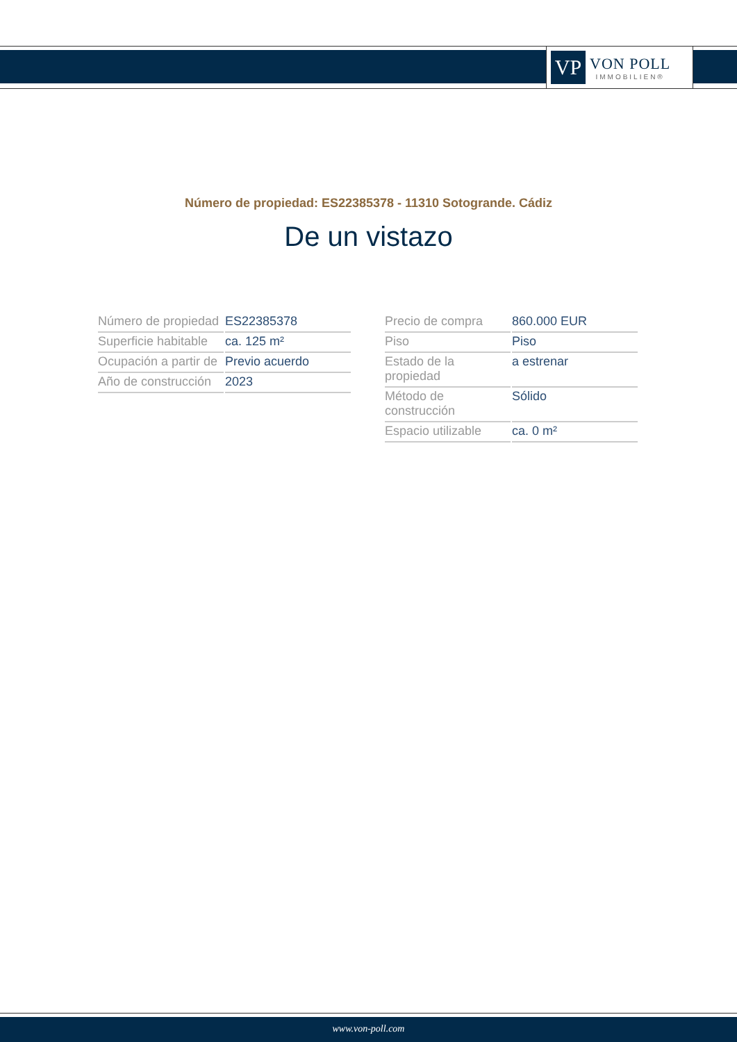VP
VON POLL
IMMOBILIEN®
Número de propiedad: ES22385378 - 11310 Sotogrande. Cádiz
De un vistazo
| Número de propiedad | ES22385378 |
| Superficie habitable | ca. 125 m² |
| Ocupación a partir de | Previo acuerdo |
| Año de construcción | 2023 |
| Precio de compra | 860.000 EUR |
| Piso | Piso |
| Estado de la propiedad | a estrenar |
| Método de construcción | Sólido |
| Espacio utilizable | ca. 0 m² |
www.von-poll.com